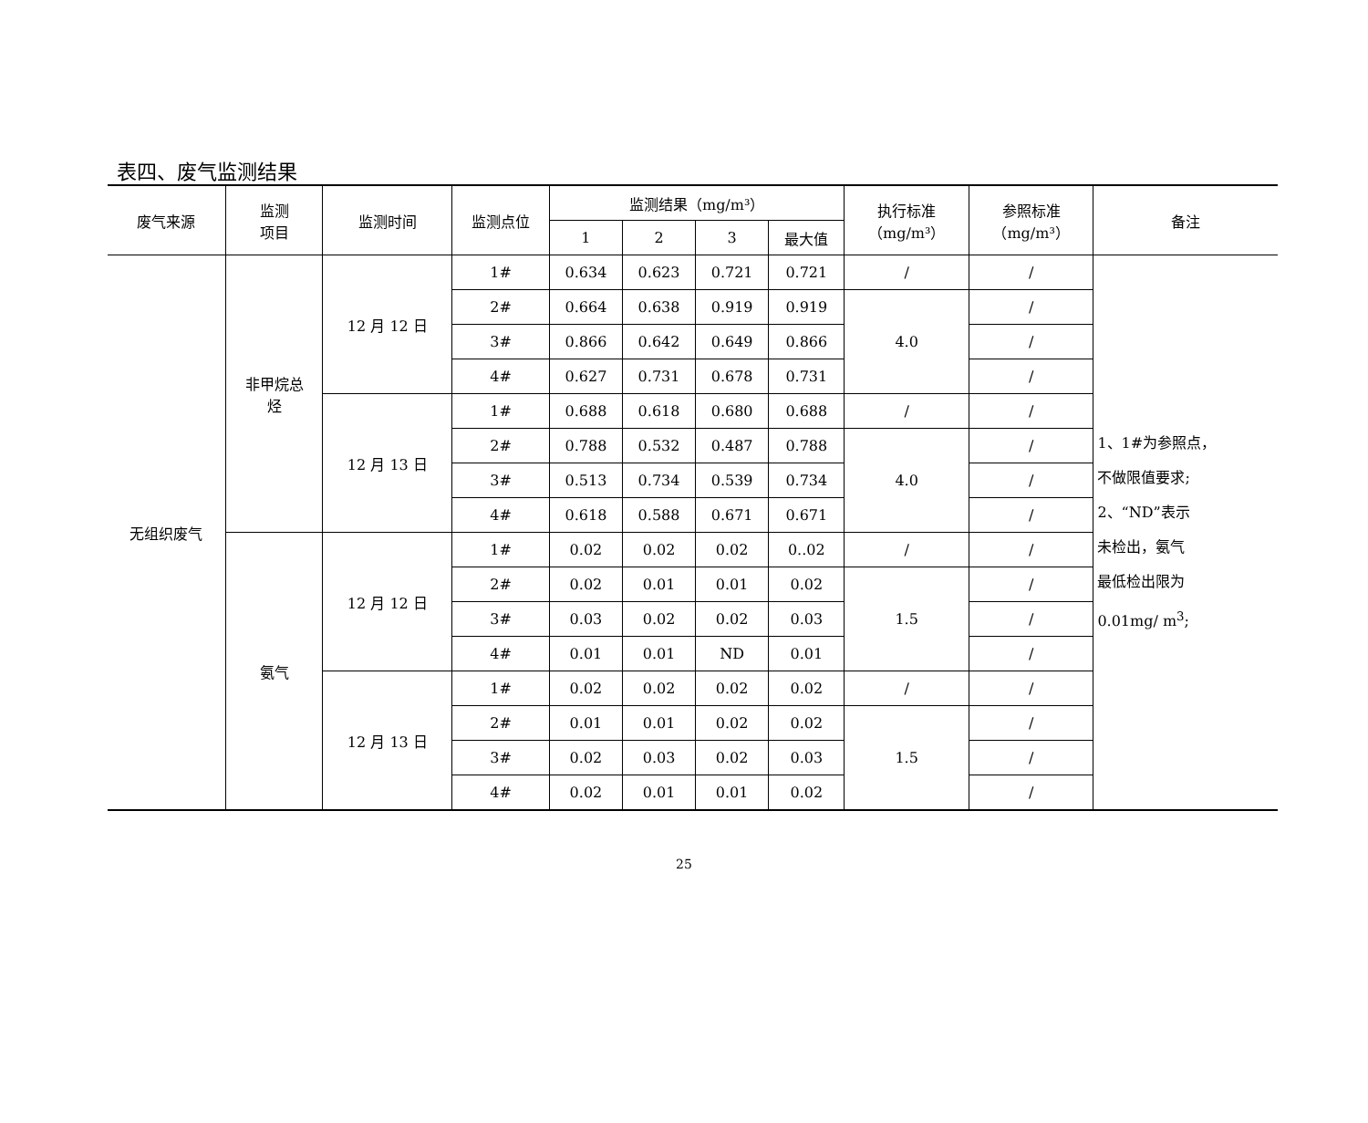表四、废气监测结果
| 废气来源 | 监测 项目 | 监测时间 | 监测点位 | 监测结果（mg/m³） | | | | 执行标准 （mg/m³） | 参照标准 （mg/m³） | 备注 |
| --- | --- | --- | --- | --- | --- | --- | --- | --- | --- | --- |
| | | | | 1 | 2 | 3 | 最大值 | | | |
| 无组织废气 | 非甲烷总 烃 | 12 月 12 日 | 1# | 0.634 | 0.623 | 0.721 | 0.721 | / | / | 1、1#为参照点， 不做限值要求; 2、“ND”表示 未检出，氨气 最低检出限为 0.01mg/ m<sup>3</sup>; |
| | | | 2# | 0.664 | 0.638 | 0.919 | 0.919 | 4.0 | / | |
| | | | 3# | 0.866 | 0.642 | 0.649 | 0.866 | | / | |
| | | | 4# | 0.627 | 0.731 | 0.678 | 0.731 | | / | |
| | | 12 月 13 日 | 1# | 0.688 | 0.618 | 0.680 | 0.688 | / | / | |
| | | | 2# | 0.788 | 0.532 | 0.487 | 0.788 | 4.0 | / | |
| | | | 3# | 0.513 | 0.734 | 0.539 | 0.734 | | / | |
| | | | 4# | 0.618 | 0.588 | 0.671 | 0.671 | | / | |
| | 氨气 | 12 月 12 日 | 1# | 0.02 | 0.02 | 0.02 | 0..02 | / | / | |
| | | | 2# | 0.02 | 0.01 | 0.01 | 0.02 | 1.5 | / | |
| | | | 3# | 0.03 | 0.02 | 0.02 | 0.03 | | / | |
| | | | 4# | 0.01 | 0.01 | ND | 0.01 | | / | |
| | | 12 月 13 日 | 1# | 0.02 | 0.02 | 0.02 | 0.02 | / | / | |
| | | | 2# | 0.01 | 0.01 | 0.02 | 0.02 | 1.5 | / | |
| | | | 3# | 0.02 | 0.03 | 0.02 | 0.03 | | / | |
| | | | 4# | 0.02 | 0.01 | 0.01 | 0.02 | | / | |
25